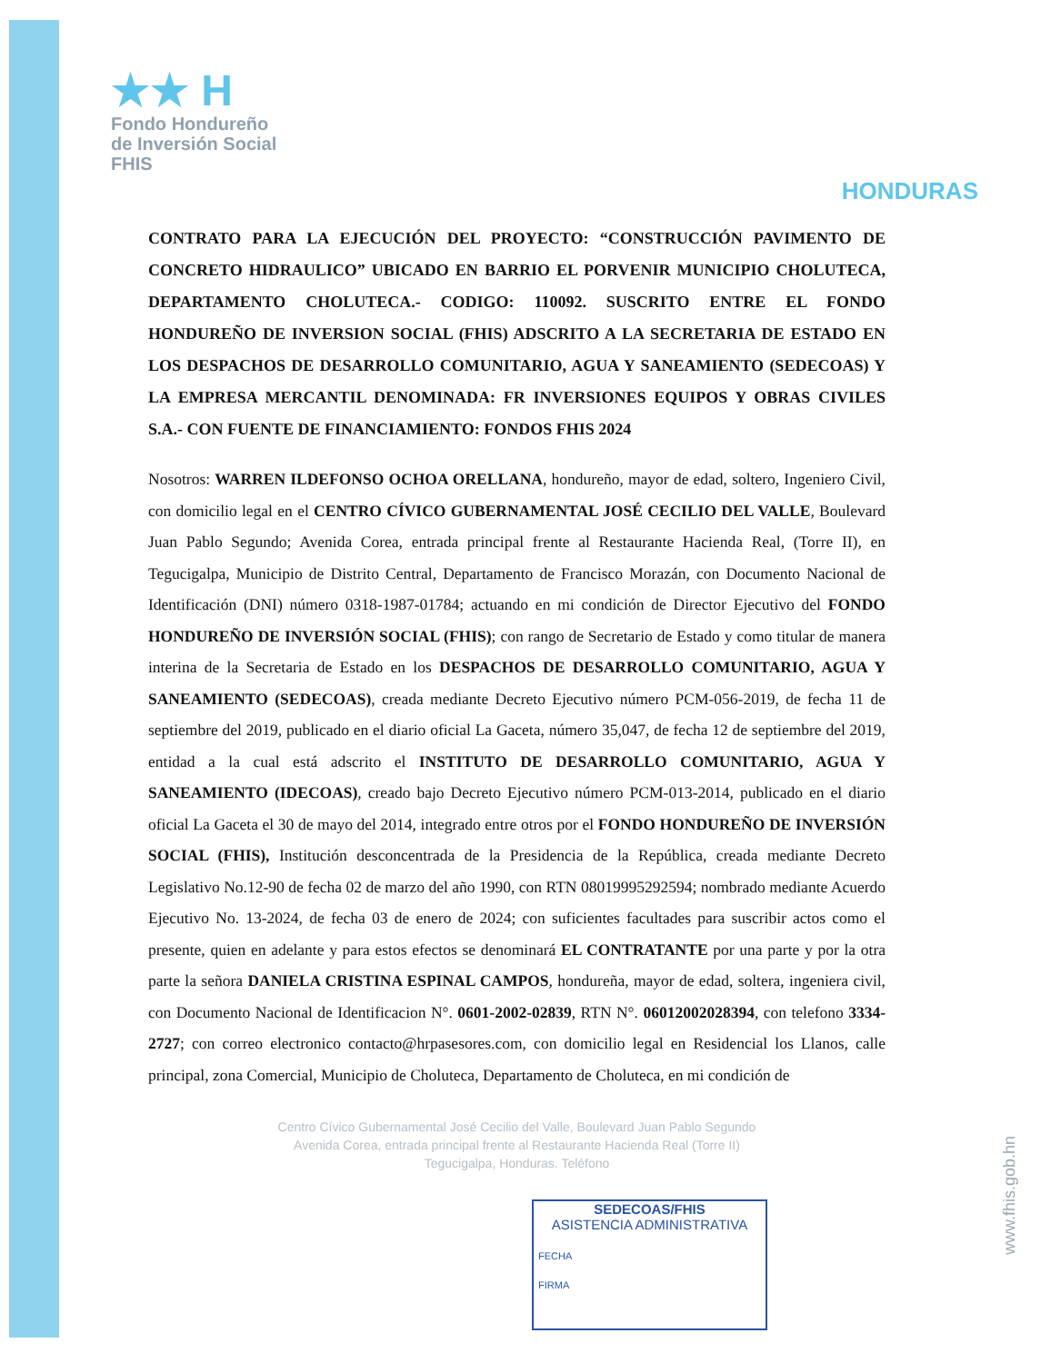★★ H
Fondo Hondureño
de Inversión Social
FHIS
HONDURAS
CONTRATO PARA LA EJECUCIÓN DEL PROYECTO: “CONSTRUCCIÓN PAVIMENTO DE CONCRETO HIDRAULICO” UBICADO EN BARRIO EL PORVENIR MUNICIPIO CHOLUTECA, DEPARTAMENTO CHOLUTECA.- CODIGO: 110092. SUSCRITO ENTRE EL FONDO HONDUREÑO DE INVERSION SOCIAL (FHIS) ADSCRITO A LA SECRETARIA DE ESTADO EN LOS DESPACHOS DE DESARROLLO COMUNITARIO, AGUA Y SANEAMIENTO (SEDECOAS) Y LA EMPRESA MERCANTIL DENOMINADA: FR INVERSIONES EQUIPOS Y OBRAS CIVILES S.A.- CON FUENTE DE FINANCIAMIENTO: FONDOS FHIS 2024
Nosotros: WARREN ILDEFONSO OCHOA ORELLANA, hondureño, mayor de edad, soltero, Ingeniero Civil, con domicilio legal en el CENTRO CÍVICO GUBERNAMENTAL JOSÉ CECILIO DEL VALLE, Boulevard Juan Pablo Segundo; Avenida Corea, entrada principal frente al Restaurante Hacienda Real, (Torre II), en Tegucigalpa, Municipio de Distrito Central, Departamento de Francisco Morazán, con Documento Nacional de Identificación (DNI) número 0318-1987-01784; actuando en mi condición de Director Ejecutivo del FONDO HONDUREÑO DE INVERSIÓN SOCIAL (FHIS); con rango de Secretario de Estado y como titular de manera interina de la Secretaria de Estado en los DESPACHOS DE DESARROLLO COMUNITARIO, AGUA Y SANEAMIENTO (SEDECOAS), creada mediante Decreto Ejecutivo número PCM-056-2019, de fecha 11 de septiembre del 2019, publicado en el diario oficial La Gaceta, número 35,047, de fecha 12 de septiembre del 2019, entidad a la cual está adscrito el INSTITUTO DE DESARROLLO COMUNITARIO, AGUA Y SANEAMIENTO (IDECOAS), creado bajo Decreto Ejecutivo número PCM-013-2014, publicado en el diario oficial La Gaceta el 30 de mayo del 2014, integrado entre otros por el FONDO HONDUREÑO DE INVERSIÓN SOCIAL (FHIS), Institución desconcentrada de la Presidencia de la República, creada mediante Decreto Legislativo No.12-90 de fecha 02 de marzo del año 1990, con RTN 08019995292594; nombrado mediante Acuerdo Ejecutivo No. 13-2024, de fecha 03 de enero de 2024; con suficientes facultades para suscribir actos como el presente, quien en adelante y para estos efectos se denominará EL CONTRATANTE por una parte y por la otra parte la señora DANIELA CRISTINA ESPINAL CAMPOS, hondureña, mayor de edad, soltera, ingeniera civil, con Documento Nacional de Identificacion N°. 0601-2002-02839, RTN N°. 06012002028394, con telefono 3334-2727; con correo electronico contacto@hrpasesores.com, con domicilio legal en Residencial los Llanos, calle principal, zona Comercial, Municipio de Choluteca, Departamento de Choluteca, en mi condición de
Centro Cívico Gubernamental José Cecilio del Valle, Boulevard Juan Pablo Segundo
Avenida Corea, entrada principal frente al Restaurante Hacienda Real (Torre II)
Tegucigalpa, Honduras. Teléfono
SEDECOAS/FHIS
ASISTENCIA ADMINISTRATIVA
FECHA
FIRMA
www.fhis.gob.hn